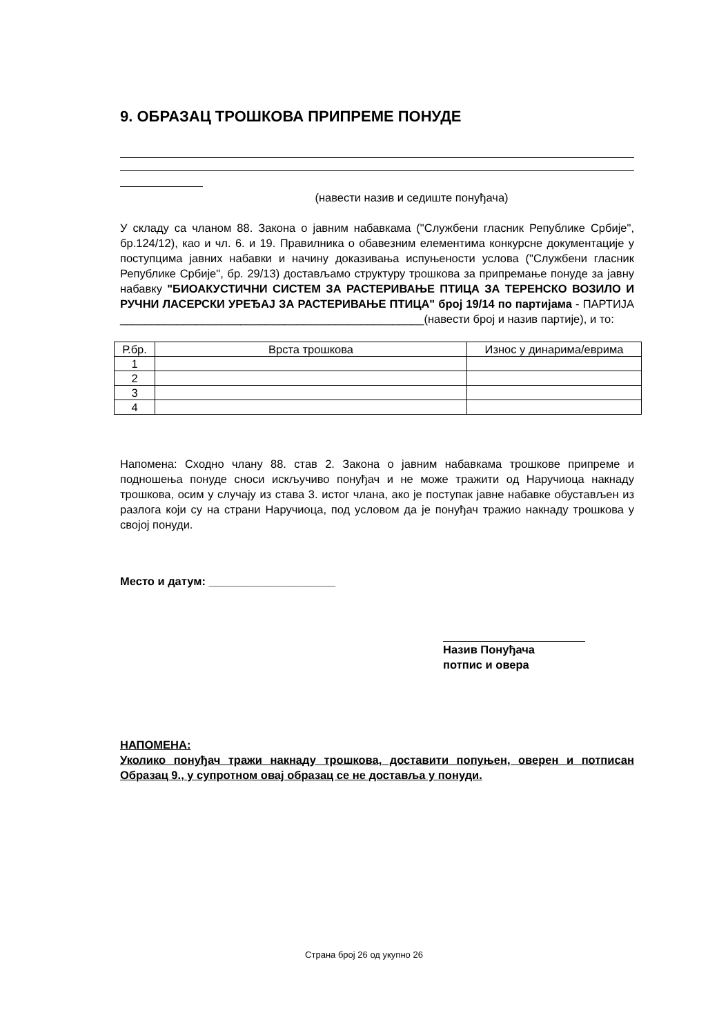9. ОБРАЗАЦ ТРОШКОВА ПРИПРЕМЕ ПОНУДЕ
(навести назив и седиште понуђача)
У складу са чланом 88. Закона о јавним набавкама ("Службени гласник Републике Србије", бр.124/12), као и чл. 6. и 19. Правилника о обавезним елементима конкурсне документације у поступцима јавних набавки и начину доказивања испуњености услова ("Службени гласник Републике Србије", бр. 29/13) достављамо структуру трошкова за припремање понуде за јавну набавку "БИОАКУСТИЧНИ СИСТЕМ ЗА РАСТЕРИВАЊЕ ПТИЦА ЗА ТЕРЕНСКО ВОЗИЛО И РУЧНИ ЛАСЕРСКИ УРЕЂАЈ ЗА РАСТЕРИВАЊЕ ПТИЦА" број 19/14 по партијама - ПАРТИЈА ________________________________________________(навести број и назив партије), и то:
| Р.бр. | Врста трошкова | Износ у динарима/еврима |
| --- | --- | --- |
| 1 | | |
| 2 | | |
| 3 | | |
| 4 | | |
Напомена: Сходно члану 88. став 2. Закона о јавним набавкама трошкове припреме и подношења понуде сноси искључиво понуђач и не може тражити од Наручиоца накнаду трошкова, осим у случају из става 3. истог члана, ако је поступак јавне набавке обустављен из разлога који су на страни Наручиоца, под условом да је понуђач тражио накнаду трошкова у својој понуди.
Место и датум: ____________________
Назив Понуђача
потпис и овера
НАПОМЕНА:
Уколико понуђач тражи накнаду трошкова, доставити попуњен, оверен и потписан Образац 9., у супротном овај образац се не доставља у понуди.
Страна број 26 од укупно 26